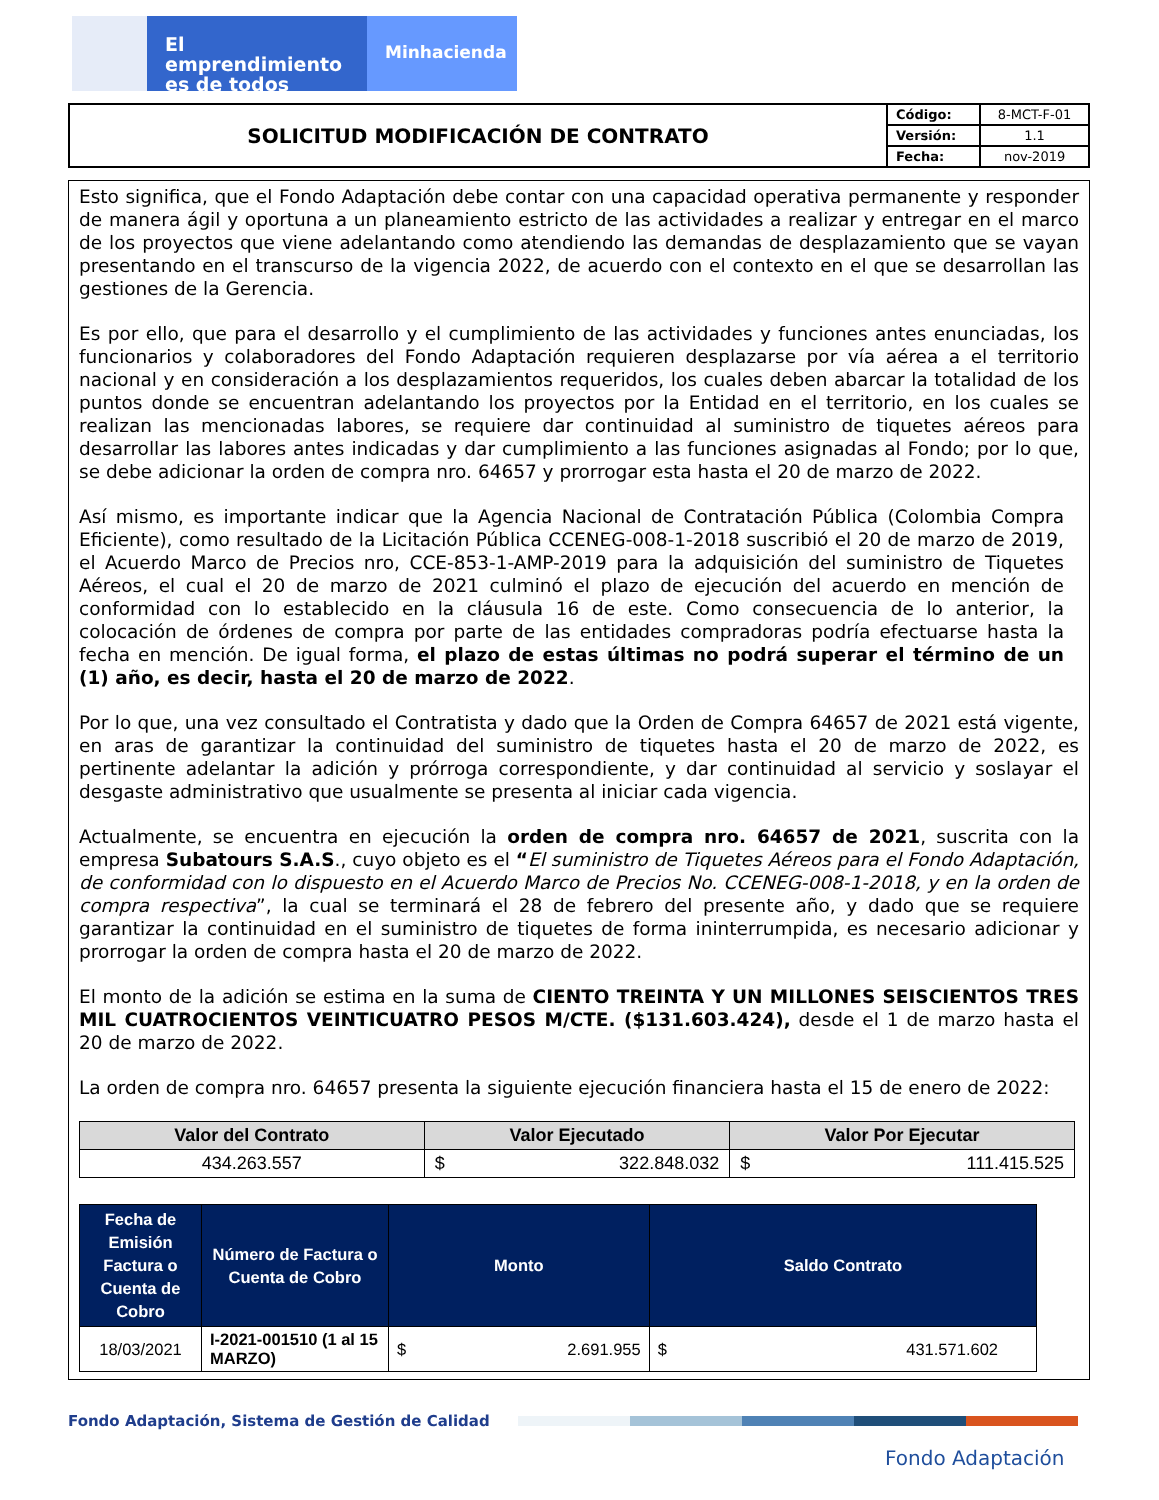El emprendimiento
es de todos
Minhacienda
| SOLICITUD MODIFICACIÓN DE CONTRATO | Código: | 8-MCT-F-01 |
| | Versión: | 1.1 |
| | Fecha: | nov-2019 |
Esto significa, que el Fondo Adaptación debe contar con una capacidad operativa permanente y responder de manera ágil y oportuna a un planeamiento estricto de las actividades a realizar y entregar en el marco de los proyectos que viene adelantando como atendiendo las demandas de desplazamiento que se vayan presentando en el transcurso de la vigencia 2022, de acuerdo con el contexto en el que se desarrollan las gestiones de la Gerencia.
Es por ello, que para el desarrollo y el cumplimiento de las actividades y funciones antes enunciadas, los funcionarios y colaboradores del Fondo Adaptación requieren desplazarse por vía aérea a el territorio nacional y en consideración a los desplazamientos requeridos, los cuales deben abarcar la totalidad de los puntos donde se encuentran adelantando los proyectos por la Entidad en el territorio, en los cuales se realizan las mencionadas labores, se requiere dar continuidad al suministro de tiquetes aéreos para desarrollar las labores antes indicadas y dar cumplimiento a las funciones asignadas al Fondo; por lo que, se debe adicionar la orden de compra nro. 64657 y prorrogar esta hasta el 20 de marzo de 2022.
Así mismo, es importante indicar que la Agencia Nacional de Contratación Pública (Colombia Compra Eficiente), como resultado de la Licitación Pública CCENEG-008-1-2018 suscribió el 20 de marzo de 2019, el Acuerdo Marco de Precios nro, CCE-853-1-AMP-2019 para la adquisición del suministro de Tiquetes Aéreos, el cual el 20 de marzo de 2021 culminó el plazo de ejecución del acuerdo en mención de conformidad con lo establecido en la cláusula 16 de este. Como consecuencia de lo anterior, la colocación de órdenes de compra por parte de las entidades compradoras podría efectuarse hasta la fecha en mención. De igual forma, el plazo de estas últimas no podrá superar el término de un (1) año, es decir, hasta el 20 de marzo de 2022.
Por lo que, una vez consultado el Contratista y dado que la Orden de Compra 64657 de 2021 está vigente, en aras de garantizar la continuidad del suministro de tiquetes hasta el 20 de marzo de 2022, es pertinente adelantar la adición y prórroga correspondiente, y dar continuidad al servicio y soslayar el desgaste administrativo que usualmente se presenta al iniciar cada vigencia.
Actualmente, se encuentra en ejecución la orden de compra nro. 64657 de 2021, suscrita con la empresa Subatours S.A.S., cuyo objeto es el “El suministro de Tiquetes Aéreos para el Fondo Adaptación, de conformidad con lo dispuesto en el Acuerdo Marco de Precios No. CCENEG-008-1-2018, y en la orden de compra respectiva”, la cual se terminará el 28 de febrero del presente año, y dado que se requiere garantizar la continuidad en el suministro de tiquetes de forma ininterrumpida, es necesario adicionar y prorrogar la orden de compra hasta el 20 de marzo de 2022.
El monto de la adición se estima en la suma de CIENTO TREINTA Y UN MILLONES SEISCIENTOS TRES MIL CUATROCIENTOS VEINTICUATRO PESOS M/CTE. ($131.603.424), desde el 1 de marzo hasta el 20 de marzo de 2022.
La orden de compra nro. 64657 presenta la siguiente ejecución financiera hasta el 15 de enero de 2022:
| Valor del Contrato | Valor Ejecutado | Valor Por Ejecutar |
| --- | --- | --- |
| 434.263.557 | $ 322.848.032 | $ 111.415.525 |
| Fecha de Emisión Factura o Cuenta de Cobro | Número de Factura o Cuenta de Cobro | Monto | Saldo Contrato |
| --- | --- | --- | --- |
| 18/03/2021 | I-2021-001510 (1 al 15 MARZO) | $ 2.691.955 | $ 431.571.602 |
Fondo Adaptación, Sistema de Gestión de Calidad
Fondo Adaptación